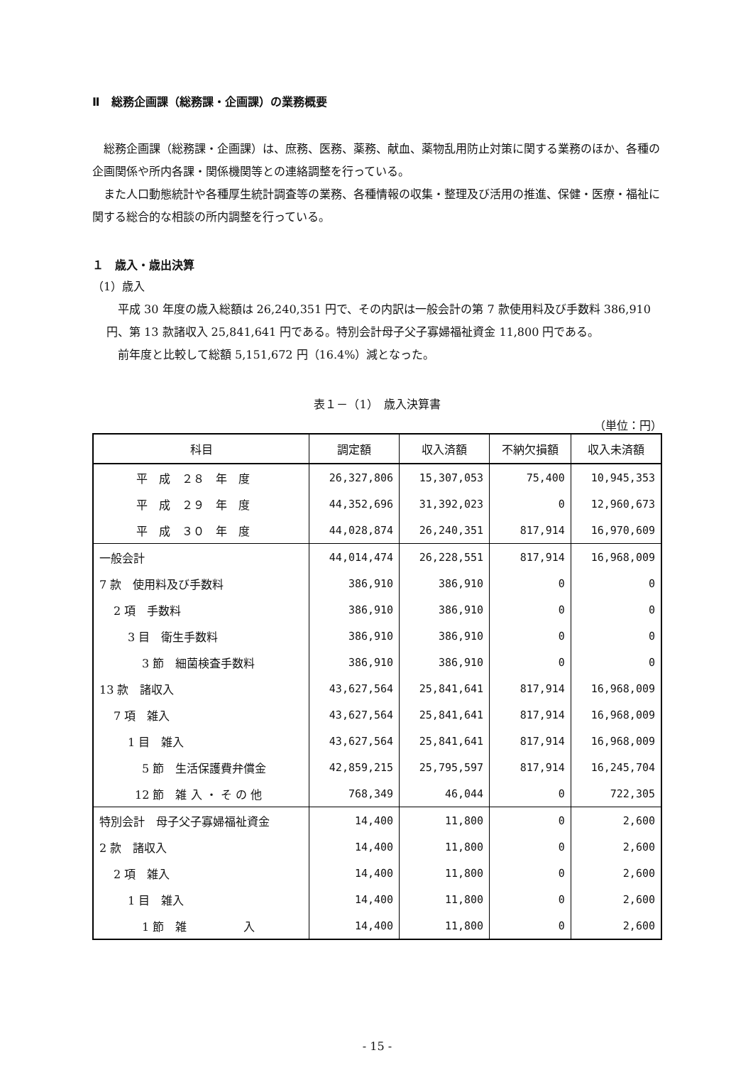Ⅱ　総務企画課（総務課・企画課）の業務概要
　総務企画課（総務課・企画課）は、庶務、医務、薬務、献血、薬物乱用防止対策に関する業務のほか、各種の企画関係や所内各課・関係機関等との連絡調整を行っている。
　また人口動態統計や各種厚生統計調査等の業務、各種情報の収集・整理及び活用の推進、保健・医療・福祉に関する総合的な相談の所内調整を行っている。
１　歳入・歳出決算
（1）歳入
　平成 30 年度の歳入総額は 26,240,351 円で、その内訳は一般会計の第 7 款使用料及び手数料 386,910 円、第 13 款諸収入 25,841,641 円である。特別会計母子父子寡婦福祉資金 11,800 円である。
　前年度と比較して総額 5,151,672 円（16.4%）減となった。
表１－（1）　歳入決算書
（単位：円）
| 科目 | 調定額 | 収入済額 | 不納欠損額 | 収入未済額 |
| --- | --- | --- | --- | --- |
| 平 成 ２８ 年 度 | 26,327,806 | 15,307,053 | 75,400 | 10,945,353 |
| 平 成 ２９ 年 度 | 44,352,696 | 31,392,023 | 0 | 12,960,673 |
| 平 成 ３０ 年 度 | 44,028,874 | 26,240,351 | 817,914 | 16,970,609 |
| 一般会計 | 44,014,474 | 26,228,551 | 817,914 | 16,968,009 |
| 7 款 使用料及び手数料 | 386,910 | 386,910 | 0 | 0 |
| 2 項 手数料 | 386,910 | 386,910 | 0 | 0 |
| 3 目 衛生手数料 | 386,910 | 386,910 | 0 | 0 |
| 3 節 細菌検査手数料 | 386,910 | 386,910 | 0 | 0 |
| 13 款 諸収入 | 43,627,564 | 25,841,641 | 817,914 | 16,968,009 |
| 7 項 雑入 | 43,627,564 | 25,841,641 | 817,914 | 16,968,009 |
| 1 目 雑入 | 43,627,564 | 25,841,641 | 817,914 | 16,968,009 |
| 5 節 生活保護費弁償金 | 42,859,215 | 25,795,597 | 817,914 | 16,245,704 |
| 12 節 雑 入 ・ そ の 他 | 768,349 | 46,044 | 0 | 722,305 |
| 特別会計 母子父子寡婦福祉資金 | 14,400 | 11,800 | 0 | 2,600 |
| 2 款 諸収入 | 14,400 | 11,800 | 0 | 2,600 |
| 2 項 雑入 | 14,400 | 11,800 | 0 | 2,600 |
| 1 目 雑入 | 14,400 | 11,800 | 0 | 2,600 |
| 1 節 雑 入 | 14,400 | 11,800 | 0 | 2,600 |
- 15 -